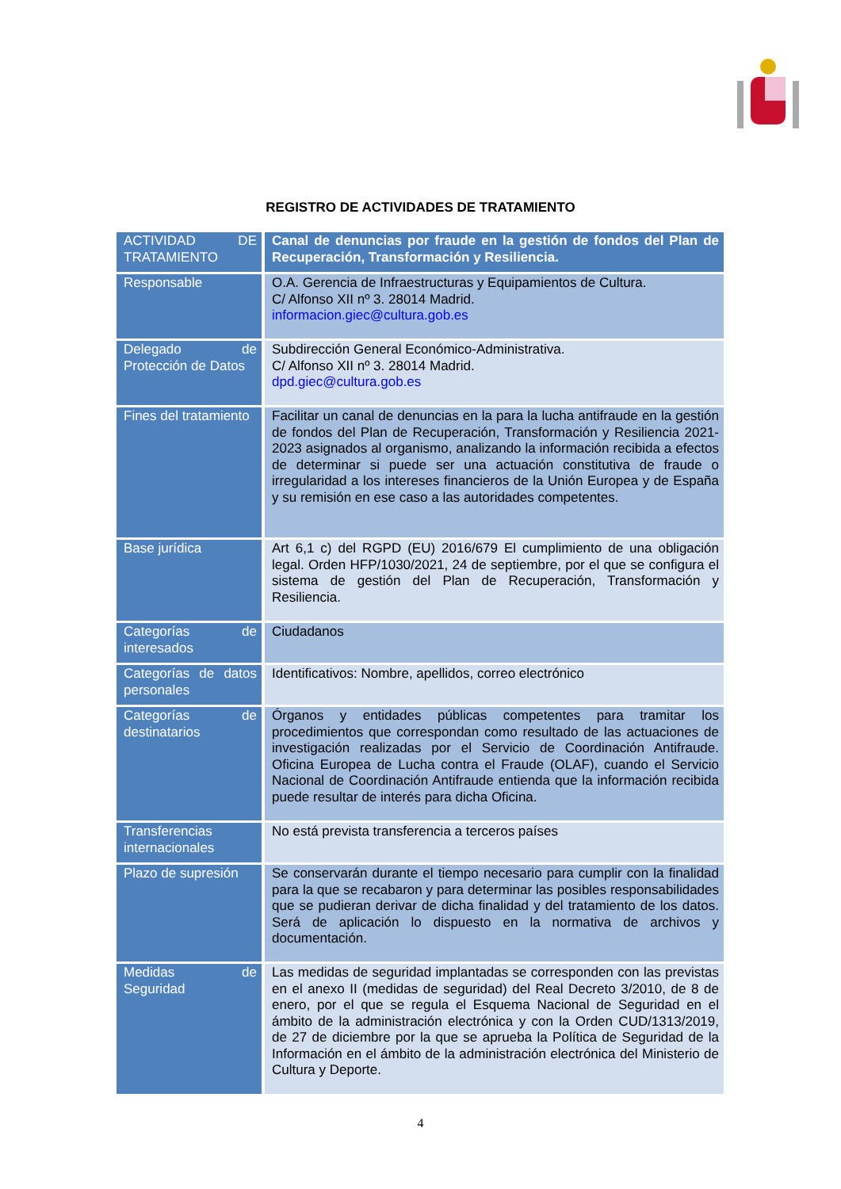REGISTRO DE ACTIVIDADES DE TRATAMIENTO
| ACTIVIDAD DE TRATAMIENTO | Canal de denuncias por fraude en la gestión de fondos del Plan de Recuperación, Transformación y Resiliencia. |
| Responsable | O.A. Gerencia de Infraestructuras y Equipamientos de Cultura. C/ Alfonso XII nº 3. 28014 Madrid. informacion.giec@cultura.gob.es |
| Delegado de Protección de Datos | Subdirección General Económico-Administrativa. C/ Alfonso XII nº 3. 28014 Madrid. dpd.giec@cultura.gob.es |
| Fines del tratamiento | Facilitar un canal de denuncias en la para la lucha antifraude en la gestión de fondos del Plan de Recuperación, Transformación y Resiliencia 2021-2023 asignados al organismo, analizando la información recibida a efectos de determinar si puede ser una actuación constitutiva de fraude o irregularidad a los intereses financieros de la Unión Europea y de España y su remisión en ese caso a las autoridades competentes. |
| Base jurídica | Art 6,1 c) del RGPD (EU) 2016/679 El cumplimiento de una obligación legal. Orden HFP/1030/2021, 24 de septiembre, por el que se configura el sistema de gestión del Plan de Recuperación, Transformación y Resiliencia. |
| Categorías de interesados | Ciudadanos |
| Categorías de datos personales | Identificativos: Nombre, apellidos, correo electrónico |
| Categorías de destinatarios | Órganos y entidades públicas competentes para tramitar los procedimientos que correspondan como resultado de las actuaciones de investigación realizadas por el Servicio de Coordinación Antifraude. Oficina Europea de Lucha contra el Fraude (OLAF), cuando el Servicio Nacional de Coordinación Antifraude entienda que la información recibida puede resultar de interés para dicha Oficina. |
| Transferencias internacionales | No está prevista transferencia a terceros países |
| Plazo de supresión | Se conservarán durante el tiempo necesario para cumplir con la finalidad para la que se recabaron y para determinar las posibles responsabilidades que se pudieran derivar de dicha finalidad y del tratamiento de los datos. Será de aplicación lo dispuesto en la normativa de archivos y documentación. |
| Medidas de Seguridad | Las medidas de seguridad implantadas se corresponden con las previstas en el anexo II (medidas de seguridad) del Real Decreto 3/2010, de 8 de enero, por el que se regula el Esquema Nacional de Seguridad en el ámbito de la administración electrónica y con la Orden CUD/1313/2019, de 27 de diciembre por la que se aprueba la Política de Seguridad de la Información en el ámbito de la administración electrónica del Ministerio de Cultura y Deporte. |
4